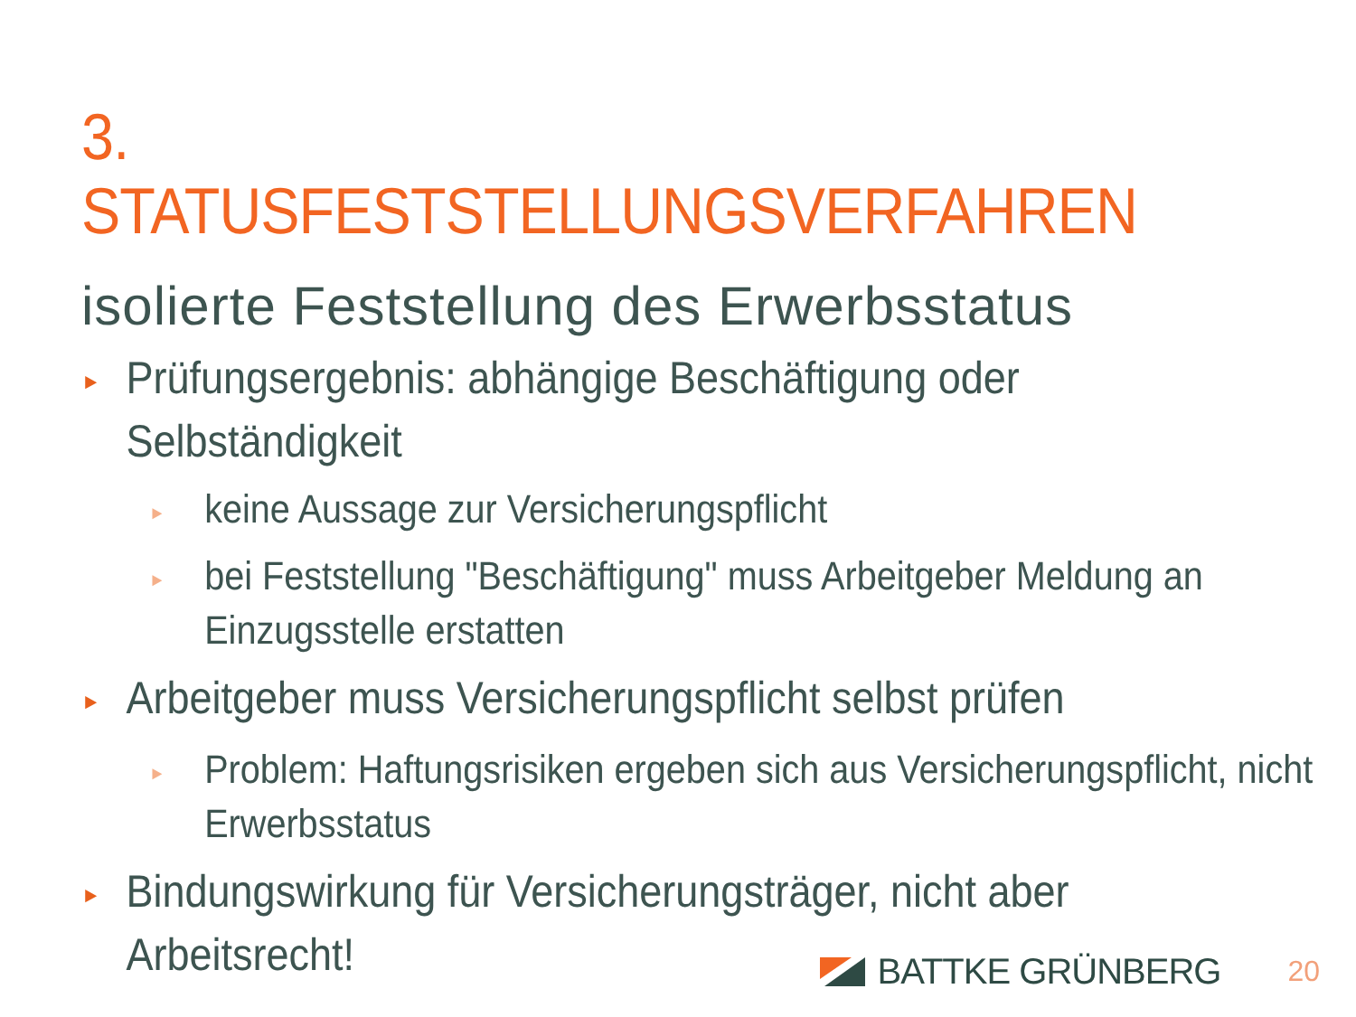3. STATUSFESTSTELLUNGSVERFAHREN
isolierte Feststellung des Erwerbsstatus
► Prüfungsergebnis: abhängige Beschäftigung oder Selbständigkeit
► keine Aussage zur Versicherungspflicht
► bei Feststellung "Beschäftigung" muss Arbeitgeber Meldung an Einzugsstelle erstatten
► Arbeitgeber muss Versicherungspflicht selbst prüfen
► Problem: Haftungsrisiken ergeben sich aus Versicherungspflicht, nicht Erwerbsstatus
► Bindungswirkung für Versicherungsträger, nicht aber Arbeitsrecht!
BATTKE GRÜNBERG 20